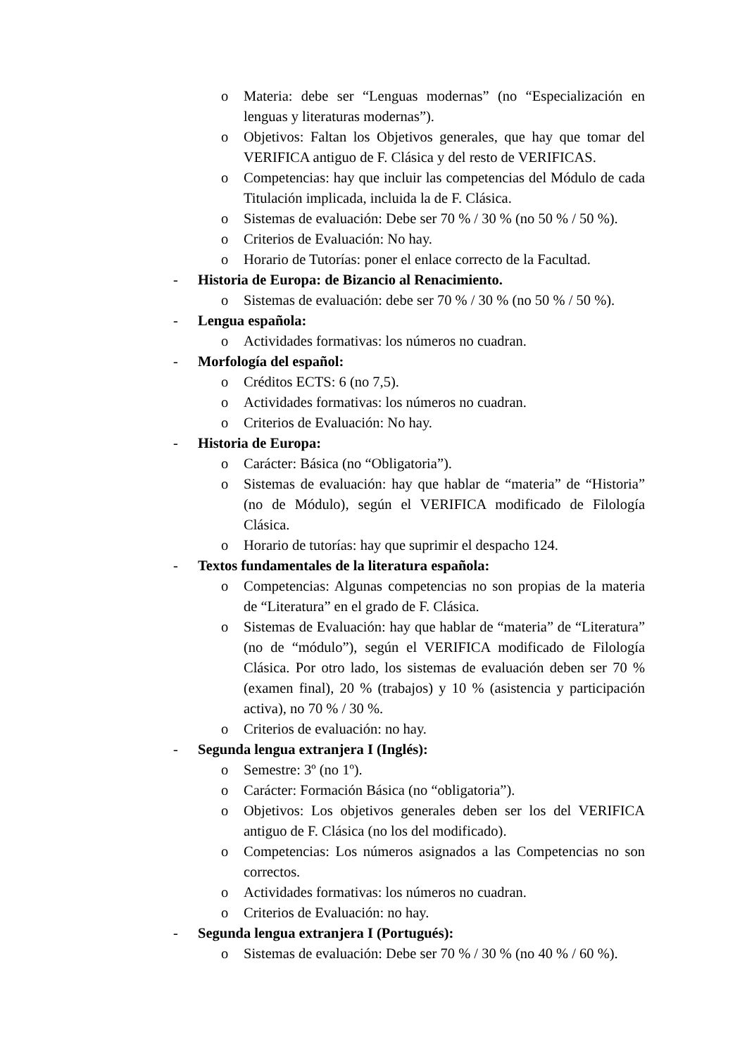o Materia: debe ser “Lenguas modernas” (no “Especialización en lenguas y literaturas modernas”).
o Objetivos: Faltan los Objetivos generales, que hay que tomar del VERIFICA antiguo de F. Clásica y del resto de VERIFICAS.
o Competencias: hay que incluir las competencias del Módulo de cada Titulación implicada, incluida la de F. Clásica.
o Sistemas de evaluación: Debe ser 70 % / 30 % (no 50 % / 50 %).
o Criterios de Evaluación: No hay.
o Horario de Tutorías: poner el enlace correcto de la Facultad.
- Historia de Europa: de Bizancio al Renacimiento.
o Sistemas de evaluación: debe ser 70 % / 30 % (no 50 % / 50 %).
- Lengua española:
o Actividades formativas: los números no cuadran.
- Morfología del español:
o Créditos ECTS: 6 (no 7,5).
o Actividades formativas: los números no cuadran.
o Criterios de Evaluación: No hay.
- Historia de Europa:
o Carácter: Básica (no “Obligatoria”).
o Sistemas de evaluación: hay que hablar de “materia” de “Historia” (no de Módulo), según el VERIFICA modificado de Filología Clásica.
o Horario de tutorías: hay que suprimir el despacho 124.
- Textos fundamentales de la literatura española:
o Competencias: Algunas competencias no son propias de la materia de “Literatura” en el grado de F. Clásica.
o Sistemas de Evaluación: hay que hablar de “materia” de “Literatura” (no de “módulo”), según el VERIFICA modificado de Filología Clásica. Por otro lado, los sistemas de evaluación deben ser 70 % (examen final), 20 % (trabajos) y 10 % (asistencia y participación activa), no 70 % / 30 %.
o Criterios de evaluación: no hay.
- Segunda lengua extranjera I (Inglés):
o Semestre: 3º (no 1º).
o Carácter: Formación Básica (no “obligatoria”).
o Objetivos: Los objetivos generales deben ser los del VERIFICA antiguo de F. Clásica (no los del modificado).
o Competencias: Los números asignados a las Competencias no son correctos.
o Actividades formativas: los números no cuadran.
o Criterios de Evaluación: no hay.
- Segunda lengua extranjera I (Portugués):
o Sistemas de evaluación: Debe ser 70 % / 30 % (no 40 % / 60 %).